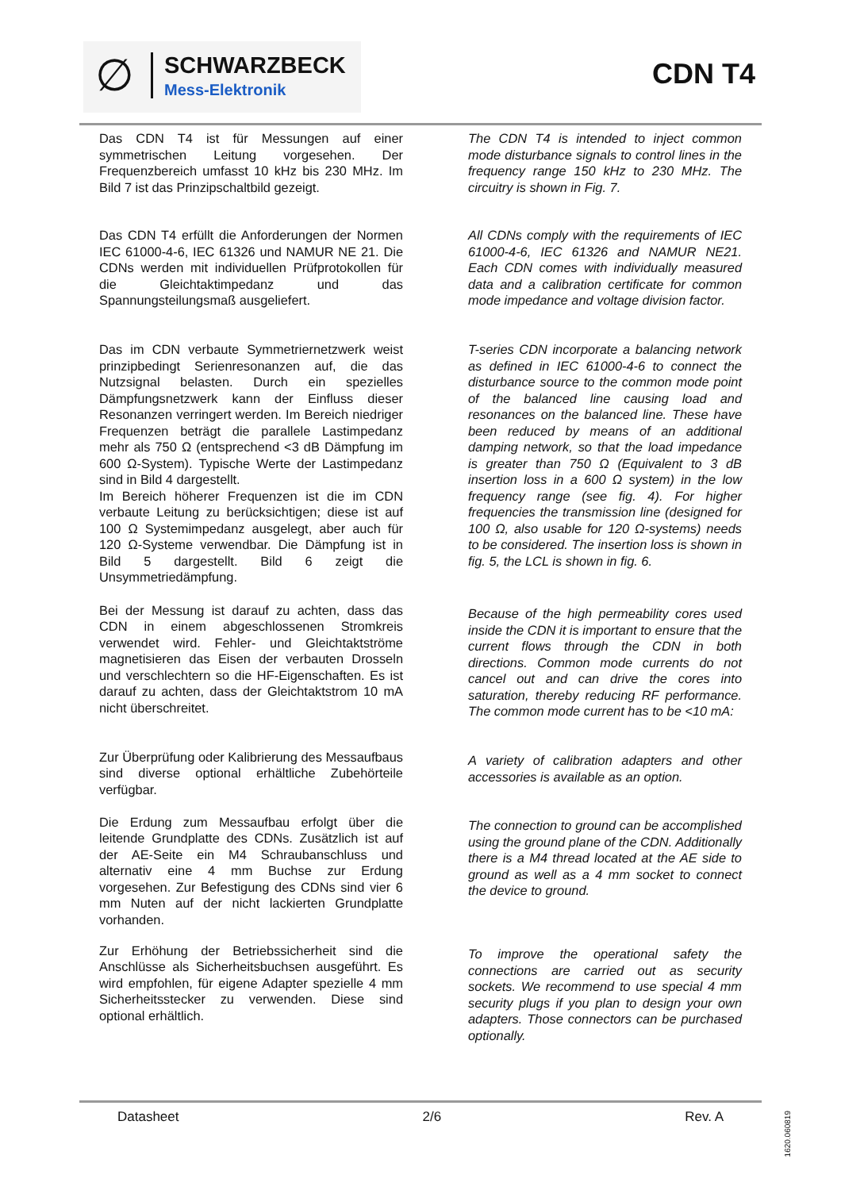∅ SCHWARZBECK
Mess-Elektronik
CDN T4
Das CDN T4 ist für Messungen auf einer symmetrischen Leitung vorgesehen. Der Frequenzbereich umfasst 10 kHz bis 230 MHz. Im Bild 7 ist das Prinzipschaltbild gezeigt.
Das CDN T4 erfüllt die Anforderungen der Normen IEC 61000-4-6, IEC 61326 und NAMUR NE 21. Die CDNs werden mit individuellen Prüfprotokollen für die Gleichtaktimpedanz und das Spannungsteilungsmaß ausgeliefert.
Das im CDN verbaute Symmetriernetzwerk weist prinzipbedingt Serienresonanzen auf, die das Nutzsignal belasten. Durch ein spezielles Dämpfungsnetzwerk kann der Einfluss dieser Resonanzen verringert werden. Im Bereich niedriger Frequenzen beträgt die parallele Lastimpedanz mehr als 750 Ω (entsprechend <3 dB Dämpfung im 600 Ω-System). Typische Werte der Lastimpedanz sind in Bild 4 dargestellt.
Im Bereich höherer Frequenzen ist die im CDN verbaute Leitung zu berücksichtigen; diese ist auf 100 Ω Systemimpedanz ausgelegt, aber auch für 120 Ω-Systeme verwendbar. Die Dämpfung ist in Bild 5 dargestellt. Bild 6 zeigt die Unsymmetriedämpfung.
Bei der Messung ist darauf zu achten, dass das CDN in einem abgeschlossenen Stromkreis verwendet wird. Fehler- und Gleichtaktströme magnetisieren das Eisen der verbauten Drosseln und verschlechtern so die HF-Eigenschaften. Es ist darauf zu achten, dass der Gleichtaktstrom 10 mA nicht überschreitet.
Zur Überprüfung oder Kalibrierung des Messaufbaus sind diverse optional erhältliche Zubehörteile verfügbar.
Die Erdung zum Messaufbau erfolgt über die leitende Grundplatte des CDNs. Zusätzlich ist auf der AE-Seite ein M4 Schraubanschluss und alternativ eine 4 mm Buchse zur Erdung vorgesehen. Zur Befestigung des CDNs sind vier 6 mm Nuten auf der nicht lackierten Grundplatte vorhanden.
Zur Erhöhung der Betriebssicherheit sind die Anschlüsse als Sicherheitsbuchsen ausgeführt. Es wird empfohlen, für eigene Adapter spezielle 4 mm Sicherheitsstecker zu verwenden. Diese sind optional erhältlich.
The CDN T4 is intended to inject common mode disturbance signals to control lines in the frequency range 150 kHz to 230 MHz. The circuitry is shown in Fig. 7.
All CDNs comply with the requirements of IEC 61000-4-6, IEC 61326 and NAMUR NE21. Each CDN comes with individually measured data and a calibration certificate for common mode impedance and voltage division factor.
T-series CDN incorporate a balancing network as defined in IEC 61000-4-6 to connect the disturbance source to the common mode point of the balanced line causing load and resonances on the balanced line. These have been reduced by means of an additional damping network, so that the load impedance is greater than 750 Ω (Equivalent to 3 dB insertion loss in a 600 Ω system) in the low frequency range (see fig. 4). For higher frequencies the transmission line (designed for 100 Ω, also usable for 120 Ω-systems) needs to be considered. The insertion loss is shown in fig. 5, the LCL is shown in fig. 6.
Because of the high permeability cores used inside the CDN it is important to ensure that the current flows through the CDN in both directions. Common mode currents do not cancel out and can drive the cores into saturation, thereby reducing RF performance. The common mode current has to be <10 mA:
A variety of calibration adapters and other accessories is available as an option.
The connection to ground can be accomplished using the ground plane of the CDN. Additionally there is a M4 thread located at the AE side to ground as well as a 4 mm socket to connect the device to ground.
To improve the operational safety the connections are carried out as security sockets. We recommend to use special 4 mm security plugs if you plan to design your own adapters. Those connectors can be purchased optionally.
Datasheet 2/6 Rev. A
1620.060819